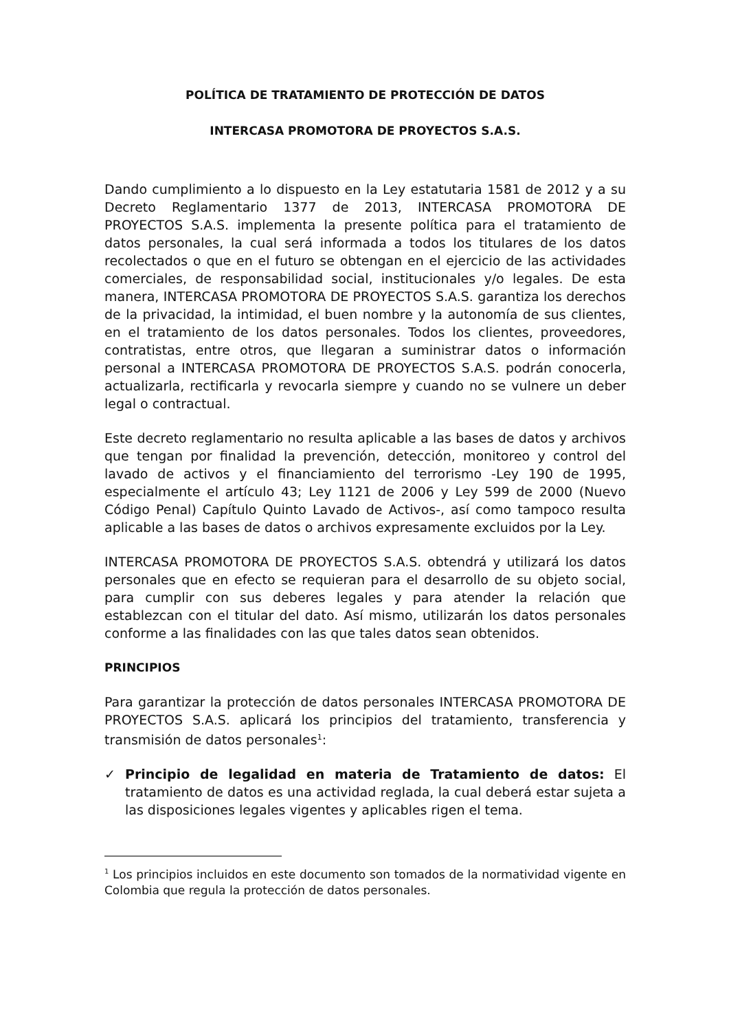POLÍTICA DE TRATAMIENTO DE PROTECCIÓN DE DATOS
INTERCASA PROMOTORA DE PROYECTOS S.A.S.
Dando cumplimiento a lo dispuesto en la Ley estatutaria 1581 de 2012 y a su Decreto Reglamentario 1377 de 2013, INTERCASA PROMOTORA DE PROYECTOS S.A.S. implementa la presente política para el tratamiento de datos personales, la cual será informada a todos los titulares de los datos recolectados o que en el futuro se obtengan en el ejercicio de las actividades comerciales, de responsabilidad social, institucionales y/o legales. De esta manera, INTERCASA PROMOTORA DE PROYECTOS S.A.S. garantiza los derechos de la privacidad, la intimidad, el buen nombre y la autonomía de sus clientes, en el tratamiento de los datos personales. Todos los clientes, proveedores, contratistas, entre otros, que llegaran a suministrar datos o información personal a INTERCASA PROMOTORA DE PROYECTOS S.A.S. podrán conocerla, actualizarla, rectificarla y revocarla siempre y cuando no se vulnere un deber legal o contractual.
Este decreto reglamentario no resulta aplicable a las bases de datos y archivos que tengan por finalidad la prevención, detección, monitoreo y control del lavado de activos y el financiamiento del terrorismo -Ley 190 de 1995, especialmente el artículo 43; Ley 1121 de 2006 y Ley 599 de 2000 (Nuevo Código Penal) Capítulo Quinto Lavado de Activos-, así como tampoco resulta aplicable a las bases de datos o archivos expresamente excluidos por la Ley.
INTERCASA PROMOTORA DE PROYECTOS S.A.S. obtendrá y utilizará los datos personales que en efecto se requieran para el desarrollo de su objeto social, para cumplir con sus deberes legales y para atender la relación que establezcan con el titular del dato. Así mismo, utilizarán los datos personales conforme a las finalidades con las que tales datos sean obtenidos.
PRINCIPIOS
Para garantizar la protección de datos personales INTERCASA PROMOTORA DE PROYECTOS S.A.S. aplicará los principios del tratamiento, transferencia y transmisión de datos personales<sup>1</sup>:
✓ Principio de legalidad en materia de Tratamiento de datos: El tratamiento de datos es una actividad reglada, la cual deberá estar sujeta a las disposiciones legales vigentes y aplicables rigen el tema.
<sup>1</sup> Los principios incluidos en este documento son tomados de la normatividad vigente en Colombia que regula la protección de datos personales.